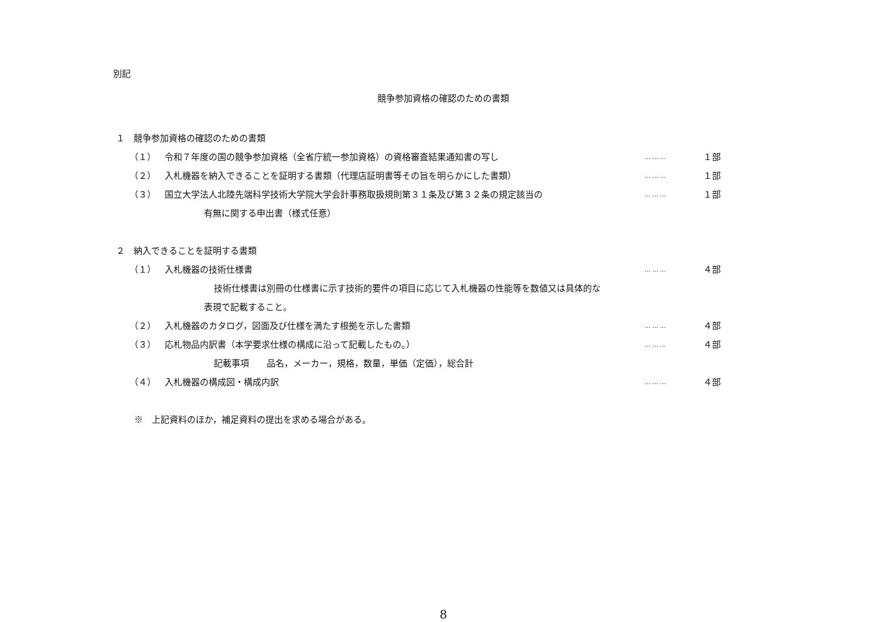別記
競争参加資格の確認のための書類
１　競争参加資格の確認のための書類
（１） 令和７年度の国の競争参加資格（全省庁統一参加資格）の資格審査結果通知書の写し … … … １部
（２） 入札機器を納入できることを証明する書類（代理店証明書等その旨を明らかにした書類） … … … １部
（３） 国立大学法人北陸先端科学技術大学院大学会計事務取扱規則第３１条及び第３２条の規定該当の … … … １部
有無に関する申出書（様式任意）
２　納入できることを証明する書類
（１） 入札機器の技術仕様書 … … … ４部
技術仕様書は別冊の仕様書に示す技術的要件の項目に応じて入札機器の性能等を数値又は具体的な
表現で記載すること。
（２） 入札機器のカタログ，図面及び仕様を満たす根拠を示した書類 … … … ４部
（３） 応札物品内訳書（本学要求仕様の構成に沿って記載したもの。） … … … ４部
記載事項　　品名，メーカー，規格，数量，単価（定価），総合計
（４） 入札機器の構成図・構成内訳 … … … ４部
※　上記資料のほか，補足資料の提出を求める場合がある。
8